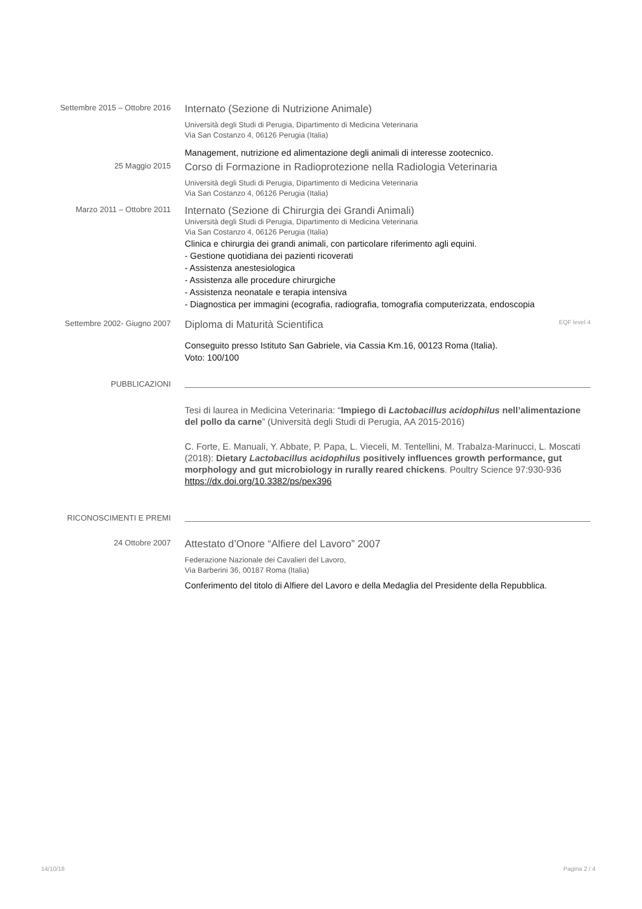Settembre 2015 – Ottobre 2016
Internato (Sezione di Nutrizione Animale)
Università degli Studi di Perugia, Dipartimento di Medicina Veterinaria
Via San Costanzo 4, 06126 Perugia (Italia)
Management, nutrizione ed alimentazione degli animali di interesse zootecnico.
25 Maggio 2015
Corso di Formazione in Radioprotezione nella Radiologia Veterinaria
Università degli Studi di Perugia, Dipartimento di Medicina Veterinaria
Via San Costanzo 4, 06126 Perugia (Italia)
Marzo 2011 – Ottobre 2011
Internato (Sezione di Chirurgia dei Grandi Animali)
Università degli Studi di Perugia, Dipartimento di Medicina Veterinaria
Via San Costanzo 4, 06126 Perugia (Italia)
Clinica e chirurgia dei grandi animali, con particolare riferimento agli equini.
- Gestione quotidiana dei pazienti ricoverati
- Assistenza anestesiologica
- Assistenza alle procedure chirurgiche
- Assistenza neonatale e terapia intensiva
- Diagnostica per immagini (ecografia, radiografia, tomografia computerizzata, endoscopia
Settembre 2002- Giugno 2007
Diploma di Maturità Scientifica EQF level 4
Conseguito presso Istituto San Gabriele, via Cassia Km.16, 00123 Roma (Italia).
Voto: 100/100
PUBBLICAZIONI
Tesi di laurea in Medicina Veterinaria: “Impiego di Lactobacillus acidophilus nell’alimentazione del pollo da carne” (Università degli Studi di Perugia, AA 2015-2016)
C. Forte, E. Manuali, Y. Abbate, P. Papa, L. Vieceli, M. Tentellini, M. Trabalza-Marinucci, L. Moscati (2018): Dietary Lactobacillus acidophilus positively influences growth performance, gut morphology and gut microbiology in rurally reared chickens. Poultry Science 97:930-936
https://dx.doi.org/10.3382/ps/pex396
RICONOSCIMENTI E PREMI
24 Ottobre 2007
Attestato d’Onore “Alfiere del Lavoro” 2007
Federazione Nazionale dei Cavalieri del Lavoro,
Via Barberini 36, 00187 Roma (Italia)
Conferimento del titolo di Alfiere del Lavoro e della Medaglia del Presidente della Repubblica.
14/10/18 Pagina 2 / 4